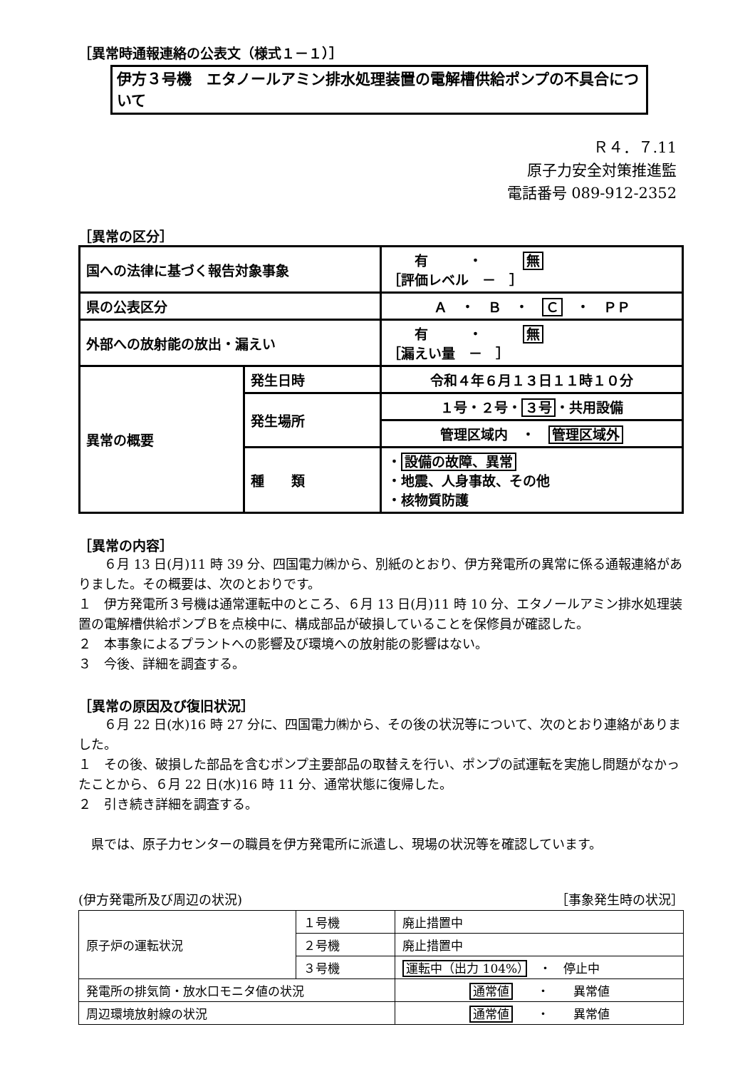［異常時通報連絡の公表文（様式１－１）］
伊方３号機　エタノールアミン排水処理装置の電解槽供給ポンプの不具合について
Ｒ４．７.11
原子力安全対策推進監
電話番号 089-912-2352
［異常の区分］
| 国への法律に基づく報告対象事象 | | 有 ・ 無 ［評価レベル － ］ |
| 県の公表区分 | | Ａ ・ Ｂ ・ Ｃ ・ ＰＰ |
| 外部への放射能の放出・漏えい | | 有 ・ 無 ［漏えい量 － ］ |
| 異常の概要 | 発生日時 | 令和４年６月１３日１１時１０分 |
| | 発生場所 | １号・２号・ ３号 ・共用設備 |
| | | 管理区域内 ・ 管理区域外 |
| | 種 類 | ・ 設備の故障、異常 ・地震、人身事故、その他 ・核物質防護 |
［異常の内容］
　　６月 13 日(月)11 時 39 分、四国電力㈱から、別紙のとおり、伊方発電所の異常に係る通報連絡がありました。その概要は、次のとおりです。
１　伊方発電所３号機は通常運転中のところ、６月 13 日(月)11 時 10 分、エタノールアミン排水処理装置の電解槽供給ポンプＢを点検中に、構成部品が破損していることを保修員が確認した。
２　本事象によるプラントへの影響及び環境への放射能の影響はない。
３　今後、詳細を調査する。
［異常の原因及び復旧状況］
　　６月 22 日(水)16 時 27 分に、四国電力㈱から、その後の状況等について、次のとおり連絡がありました。
１　その後、破損した部品を含むポンプ主要部品の取替えを行い、ポンプの試運転を実施し問題がなかったことから、６月 22 日(水)16 時 11 分、通常状態に復帰した。
２　引き続き詳細を調査する。
　県では、原子力センターの職員を伊方発電所に派遣し、現場の状況等を確認しています。
(伊方発電所及び周辺の状況) ［事象発生時の状況］
| 原子炉の運転状況 | １号機 | 廃止措置中 |
| | ２号機 | 廃止措置中 |
| | ３号機 | 運転中（出力 104%） ・ 停止中 |
| 発電所の排気筒・放水口モニタ値の状況 | | 通常値 ・ 異常値 |
| 周辺環境放射線の状況 | | 通常値 ・ 異常値 |